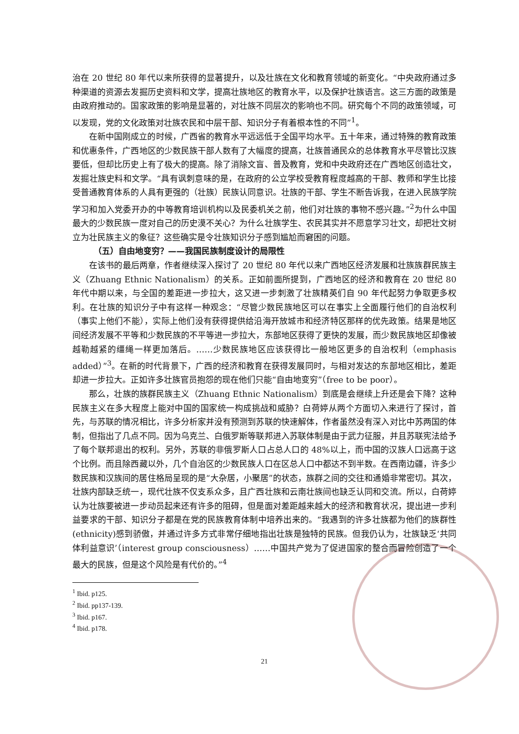治在 20 世纪 80 年代以来所获得的显著提升，以及壮族在文化和教育领域的新变化。“中央政府通过多种渠道的资源去发掘历史资料和文学，提高壮族地区的教育水平，以及保护壮族语言。这三方面的政策是由政府推动的。国家政策的影响是显著的，对壮族不同层次的影响也不同。研究每个不同的政策领域，可以发现，党的文化政策对壮族农民和中层干部、知识分子有着根本性的不同”<sup>1</sup>。
在新中国刚成立的时候，广西省的教育水平远远低于全国平均水平。五十年来，通过特殊的教育政策和优惠条件，广西地区的少数民族干部人数有了大幅度的提高，壮族普通民众的总体教育水平尽管比汉族要低，但却比历史上有了极大的提高。除了消除文盲、普及教育，党和中央政府还在广西地区创造壮文，发掘壮族史料和文学。“具有讽刺意味的是，在政府的公立学校受教育程度越高的干部、教师和学生比接受普通教育体系的人具有更强的（壮族）民族认同意识。壮族的干部、学生不断告诉我，在进入民族学院学习和加入党委开办的中等教育培训机构以及民委机关之前，他们对壮族的事物不感兴趣。”<sup>2</sup>为什么中国最大的少数民族一度对自己的历史漠不关心？为什么壮族学生、农民其实并不愿意学习壮文，却把壮文树立为壮民族主义的象征？这些确实是令壮族知识分子感到尴尬而窘困的问题。
（五）自由地变穷？——我国民族制度设计的局限性
在该书的最后两章，作者继续深入探讨了 20 世纪 80 年代以来广西地区经济发展和壮族族群民族主义（Zhuang Ethnic Nationalism）的关系。正如前面所提到，广西地区的经济和教育在 20 世纪 80 年代中期以来，与全国的差距进一步拉大，这又进一步刺激了壮族精英们自 90 年代起努力争取更多权利。在壮族的知识分子中有这样一种观念：“尽管少数民族地区可以在事实上全面履行他们的自治权利（事实上他们不能），实际上他们没有获得提供给沿海开放城市和经济特区那样的优先政策。结果是地区间经济发展不平等和少数民族的不平等进一步拉大，东部地区获得了更快的发展，而少数民族地区却像被越勒越紧的缰绳一样更加落后。……少数民族地区应该获得比一般地区更多的自治权利（emphasis added）”<sup>3</sup>。在新的时代背景下，广西的经济和教育在获得发展同时，与相对发达的东部地区相比，差距却进一步拉大。正如许多壮族官员抱怨的现在他们只能“自由地变穷”（free to be poor）。
那么，壮族的族群民族主义（Zhuang Ethnic Nationalism）到底是会继续上升还是会下降？这种民族主义在多大程度上能对中国的国家统一构成挑战和威胁？白荷婷从两个方面切入来进行了探讨，首先，与苏联的情况相比，许多分析家并没有预测到苏联的快速解体，作者虽然没有深入对比中苏两国的体制，但指出了几点不同。因为乌克兰、白俄罗斯等联邦进入苏联体制是由于武力征服，并且苏联宪法给予了每个联邦退出的权利。另外，苏联的非俄罗斯人口占总人口的 48%以上，而中国的汉族人口远高于这个比例。而且除西藏以外，几个自治区的少数民族人口在区总人口中都达不到半数。在西南边疆，许多少数民族和汉族间的居住格局呈现的是“大杂居，小聚居”的状态，族群之间的交往和通婚非常密切。其次，壮族内部缺乏统一，现代壮族不仅支系众多，且广西壮族和云南壮族间也缺乏认同和交流。所以，白荷婷认为壮族要被进一步动员起来还有许多的阻碍，但是面对差距越来越大的经济和教育状况，提出进一步利益要求的干部、知识分子都是在党的民族教育体制中培养出来的。“我遇到的许多壮族都为他们的族群性(ethnicity)感到骄傲，并通过许多方式非常仔细地指出壮族是独特的民族。但我仍认为，壮族缺乏‘共同体利益意识’（interest group consciousness）……中国共产党为了促进国家的整合而冒险创造了一个最大的民族，但是这个风险是有代价的。”<sup>4</sup>
<sup>1</sup> Ibid. p125.
<sup>2</sup> Ibid. pp137-139.
<sup>3</sup> Ibid. p167.
<sup>4</sup> Ibid. p178.
21